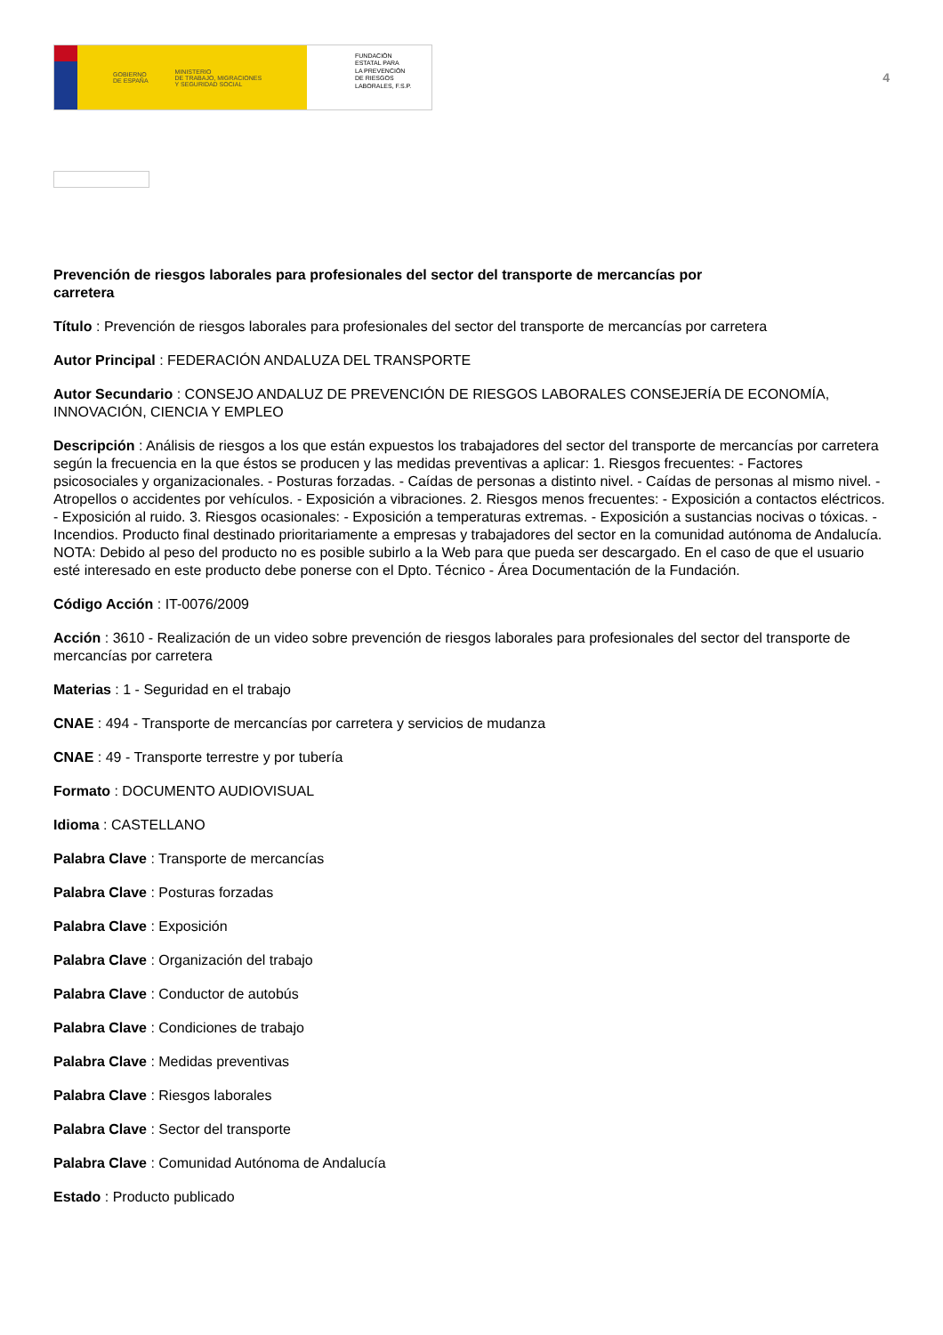GOBIERNO
DE ESPAÑA MINISTERIO
DE TRABAJO, MIGRACIONES
Y SEGURIDAD SOCIAL
FUNDACIÓN
ESTATAL PARA
LA PREVENCIÓN
DE RIESGOS
LABORALES, F.S.P.
4
Prevención de riesgos laborales para profesionales del sector del transporte de mercancías por carretera
Título : Prevención de riesgos laborales para profesionales del sector del transporte de mercancías por carretera
Autor Principal : FEDERACIÓN ANDALUZA DEL TRANSPORTE
Autor Secundario : CONSEJO ANDALUZ DE PREVENCIÓN DE RIESGOS LABORALES CONSEJERÍA DE ECONOMÍA, INNOVACIÓN, CIENCIA Y EMPLEO
Descripción : Análisis de riesgos a los que están expuestos los trabajadores del sector del transporte de mercancías por carretera según la frecuencia en la que éstos se producen y las medidas preventivas a aplicar: 1. Riesgos frecuentes: - Factores psicosociales y organizacionales. - Posturas forzadas. - Caídas de personas a distinto nivel. - Caídas de personas al mismo nivel. - Atropellos o accidentes por vehículos. - Exposición a vibraciones. 2. Riesgos menos frecuentes: - Exposición a contactos eléctricos. - Exposición al ruido. 3. Riesgos ocasionales: - Exposición a temperaturas extremas. - Exposición a sustancias nocivas o tóxicas. - Incendios. Producto final destinado prioritariamente a empresas y trabajadores del sector en la comunidad autónoma de Andalucía. NOTA: Debido al peso del producto no es posible subirlo a la Web para que pueda ser descargado. En el caso de que el usuario esté interesado en este producto debe ponerse con el Dpto. Técnico - Área Documentación de la Fundación.
Código Acción : IT-0076/2009
Acción : 3610 - Realización de un video sobre prevención de riesgos laborales para profesionales del sector del transporte de mercancías por carretera
Materias : 1 - Seguridad en el trabajo
CNAE : 494 - Transporte de mercancías por carretera y servicios de mudanza
CNAE : 49 - Transporte terrestre y por tubería
Formato : DOCUMENTO AUDIOVISUAL
Idioma : CASTELLANO
Palabra Clave : Transporte de mercancías
Palabra Clave : Posturas forzadas
Palabra Clave : Exposición
Palabra Clave : Organización del trabajo
Palabra Clave : Conductor de autobús
Palabra Clave : Condiciones de trabajo
Palabra Clave : Medidas preventivas
Palabra Clave : Riesgos laborales
Palabra Clave : Sector del transporte
Palabra Clave : Comunidad Autónoma de Andalucía
Estado : Producto publicado